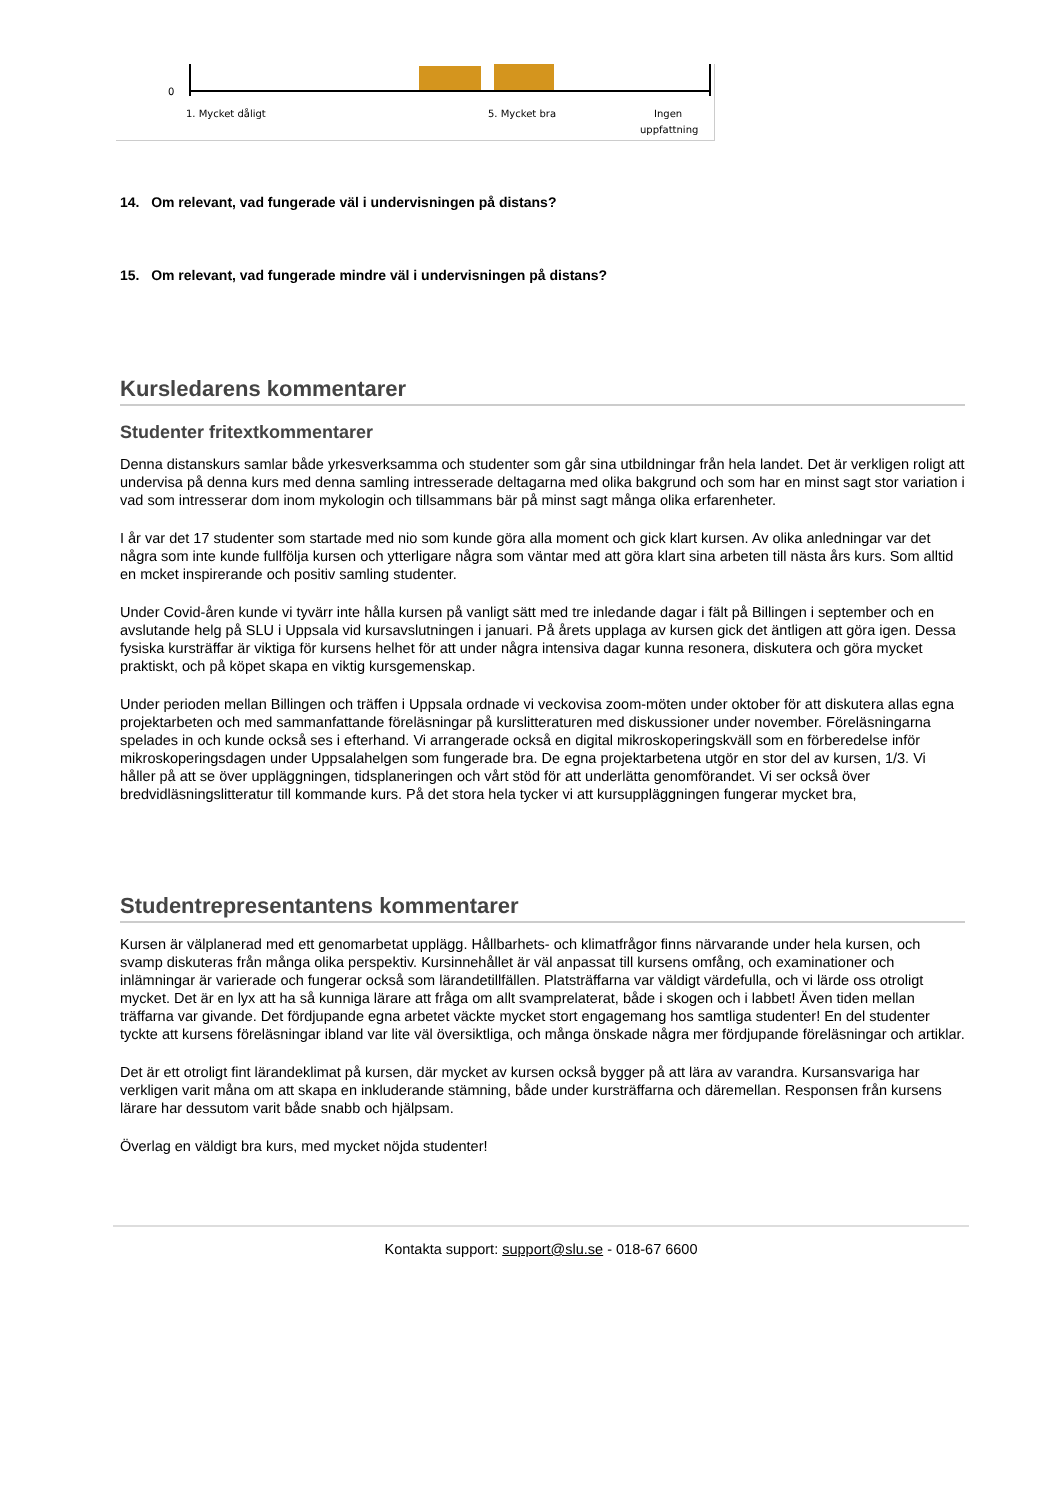0
1. Mycket dåligt
5. Mycket bra
Ingen
uppfattning
14. Om relevant, vad fungerade väl i undervisningen på distans?
15. Om relevant, vad fungerade mindre väl i undervisningen på distans?
Kursledarens kommentarer
Studenter fritextkommentarer
Denna distanskurs samlar både yrkesverksamma och studenter som går sina utbildningar från hela landet. Det är verkligen roligt att undervisa på denna kurs med denna samling intresserade deltagarna med olika bakgrund och som har en minst sagt stor variation i vad som intresserar dom inom mykologin och tillsammans bär på minst sagt många olika erfarenheter.
I år var det 17 studenter som startade med nio som kunde göra alla moment och gick klart kursen. Av olika anledningar var det några som inte kunde fullfölja kursen och ytterligare några som väntar med att göra klart sina arbeten till nästa års kurs. Som alltid en mcket inspirerande och positiv samling studenter.
Under Covid-åren kunde vi tyvärr inte hålla kursen på vanligt sätt med tre inledande dagar i fält på Billingen i september och en avslutande helg på SLU i Uppsala vid kursavslutningen i januari. På årets upplaga av kursen gick det äntligen att göra igen. Dessa fysiska kursträffar är viktiga för kursens helhet för att under några intensiva dagar kunna resonera, diskutera och göra mycket praktiskt, och på köpet skapa en viktig kursgemenskap.
Under perioden mellan Billingen och träffen i Uppsala ordnade vi veckovisa zoom-möten under oktober för att diskutera allas egna projektarbeten och med sammanfattande föreläsningar på kurslitteraturen med diskussioner under november. Föreläsningarna spelades in och kunde också ses i efterhand. Vi arrangerade också en digital mikroskoperingskväll som en förberedelse inför mikroskoperingsdagen under Uppsalahelgen som fungerade bra. De egna projektarbetena utgör en stor del av kursen, 1/3. Vi håller på att se över uppläggningen, tidsplaneringen och vårt stöd för att underlätta genomförandet. Vi ser också över bredvidläsningslitteratur till kommande kurs. På det stora hela tycker vi att kursuppläggningen fungerar mycket bra,
Studentrepresentantens kommentarer
Kursen är välplanerad med ett genomarbetat upplägg. Hållbarhets- och klimatfrågor finns närvarande under hela kursen, och svamp diskuteras från många olika perspektiv. Kursinnehållet är väl anpassat till kursens omfång, och examinationer och inlämningar är varierade och fungerar också som lärandetillfällen. Platsträffarna var väldigt värdefulla, och vi lärde oss otroligt mycket. Det är en lyx att ha så kunniga lärare att fråga om allt svamprelaterat, både i skogen och i labbet! Även tiden mellan träffarna var givande. Det fördjupande egna arbetet väckte mycket stort engagemang hos samtliga studenter! En del studenter tyckte att kursens föreläsningar ibland var lite väl översiktliga, och många önskade några mer fördjupande föreläsningar och artiklar.
Det är ett otroligt fint lärandeklimat på kursen, där mycket av kursen också bygger på att lära av varandra. Kursansvariga har verkligen varit måna om att skapa en inkluderande stämning, både under kursträffarna och däremellan. Responsen från kursens lärare har dessutom varit både snabb och hjälpsam.
Överlag en väldigt bra kurs, med mycket nöjda studenter!
Kontakta support: support@slu.se - 018-67 6600